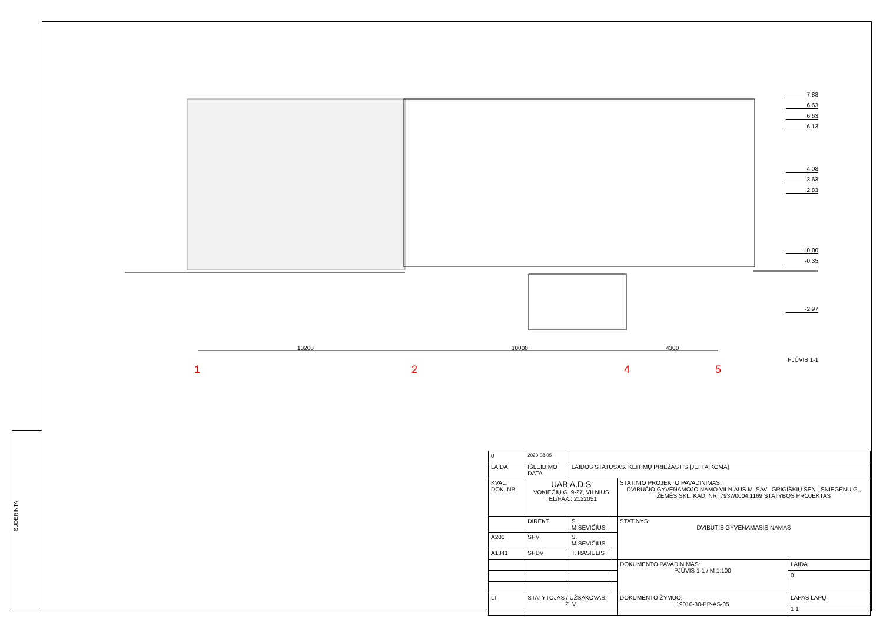SUDERINTA
10200 10000 4300
1 2 4 5
7.88
6.63
6.63
6.13
4.08
3.63
2.83
±0.00
-0.35
-2.97
PJŪVIS 1-1
| 0 | 2020-08-05 | | | | |
| LAIDA | IŠLEIDIMO DATA | LAIDOS STATUSAS. KEITIMŲ PRIEŽASTIS [JEI TAIKOMA] | | | |
| KVAL. DOK. NR. | UAB A.D.S VOKIEČIŲ G. 9-27, VILNIUS TEL/FAX.: 2122051 | | | STATINIO PROJEKTO PAVADINIMAS: DVIBUČIO GYVENAMOJO NAMO VILNIAUS M. SAV., GRIGIŠKIŲ SEN., SNIEGENŲ G., ŽEMĖS SKL. KAD. NR. 7937/0004:1169 STATYBOS PROJEKTAS | |
| | DIREKT. | S. MISEVIČIUS | | STATINYS: DVIBUTIS GYVENAMASIS NAMAS | |
| A200 | SPV | S. MISEVIČIUS | | | |
| A1341 | SPDV | T. RASIULIS | | | |
| | | | | DOKUMENTO PAVADINIMAS: PJŪVIS 1-1 / M 1:100 | LAIDA |
| | | | | | 0 |
| LT | STATYTOJAS / UŽSAKOVAS: Ž. V. | | | DOKUMENTO ŽYMUO: 19010-30-PP-AS-05 | LAPAS LAPŲ |
| | | | | | 1 1 |